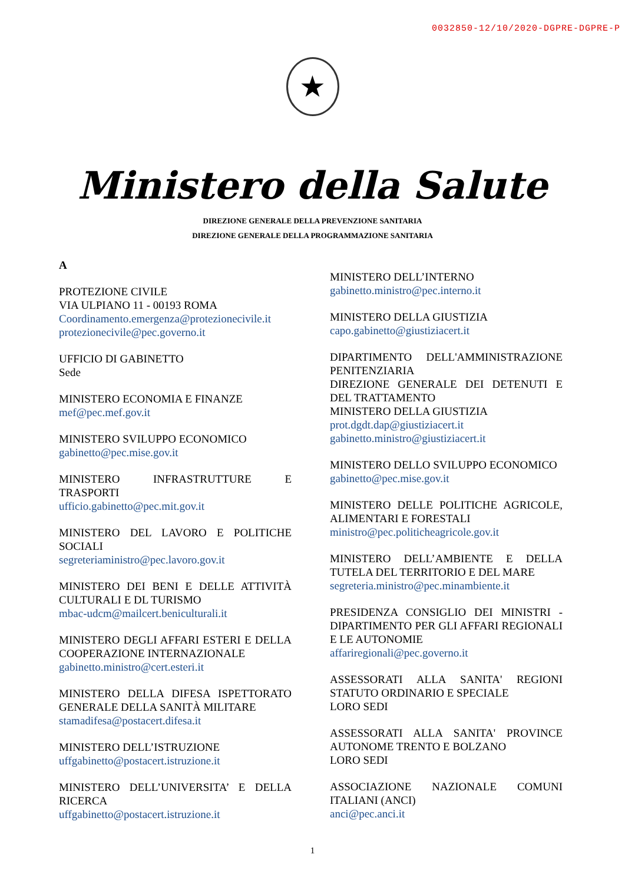0032850-12/10/2020-DGPRE-DGPRE-P
★
Ministero della Salute
DIREZIONE GENERALE DELLA PREVENZIONE SANITARIA
DIREZIONE GENERALE DELLA PROGRAMMAZIONE SANITARIA
A
PROTEZIONE CIVILE
VIA ULPIANO 11 - 00193 ROMA
Coordinamento.emergenza@protezionecivile.it
protezionecivile@pec.governo.it
UFFICIO DI GABINETTO
Sede
MINISTERO ECONOMIA E FINANZE
mef@pec.mef.gov.it
MINISTERO SVILUPPO ECONOMICO
gabinetto@pec.mise.gov.it
MINISTERO INFRASTRUTTURE E TRASPORTI
ufficio.gabinetto@pec.mit.gov.it
MINISTERO DEL LAVORO E POLITICHE SOCIALI
segreteriaministro@pec.lavoro.gov.it
MINISTERO DEI BENI E DELLE ATTIVITÀ CULTURALI E DL TURISMO
mbac-udcm@mailcert.beniculturali.it
MINISTERO DEGLI AFFARI ESTERI E DELLA COOPERAZIONE INTERNAZIONALE
gabinetto.ministro@cert.esteri.it
MINISTERO DELLA DIFESA ISPETTORATO GENERALE DELLA SANITÀ MILITARE
stamadifesa@postacert.difesa.it
MINISTERO DELL’ISTRUZIONE
uffgabinetto@postacert.istruzione.it
MINISTERO DELL’UNIVERSITA’ E DELLA RICERCA
uffgabinetto@postacert.istruzione.it
MINISTERO DELL’INTERNO
gabinetto.ministro@pec.interno.it
MINISTERO DELLA GIUSTIZIA
capo.gabinetto@giustiziacert.it
DIPARTIMENTO DELL'AMMINISTRAZIONE PENITENZIARIA
DIREZIONE GENERALE DEI DETENUTI E DEL TRATTAMENTO
MINISTERO DELLA GIUSTIZIA
prot.dgdt.dap@giustiziacert.it
gabinetto.ministro@giustiziacert.it
MINISTERO DELLO SVILUPPO ECONOMICO
gabinetto@pec.mise.gov.it
MINISTERO DELLE POLITICHE AGRICOLE, ALIMENTARI E FORESTALI
ministro@pec.politicheagricole.gov.it
MINISTERO DELL’AMBIENTE E DELLA TUTELA DEL TERRITORIO E DEL MARE
segreteria.ministro@pec.minambiente.it
PRESIDENZA CONSIGLIO DEI MINISTRI - DIPARTIMENTO PER GLI AFFARI REGIONALI E LE AUTONOMIE
affariregionali@pec.governo.it
ASSESSORATI ALLA SANITA' REGIONI STATUTO ORDINARIO E SPECIALE
LORO SEDI
ASSESSORATI ALLA SANITA' PROVINCE AUTONOME TRENTO E BOLZANO
LORO SEDI
ASSOCIAZIONE NAZIONALE COMUNI ITALIANI (ANCI)
anci@pec.anci.it
1